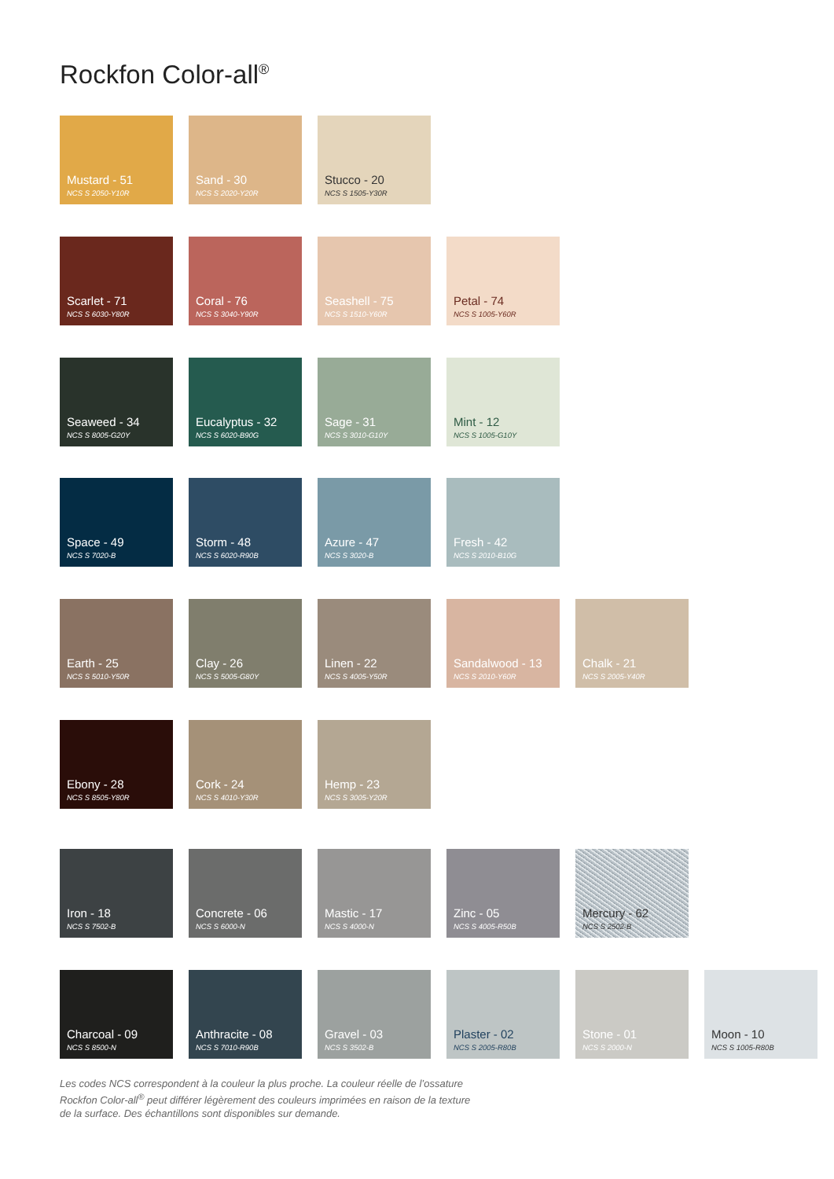Rockfon Color-all<sup>®</sup>
Mustard - 51
NCS S 2050-Y10R
Sand - 30
NCS S 2020-Y20R
Stucco - 20
NCS S 1505-Y30R
Scarlet - 71
NCS S 6030-Y80R
Coral - 76
NCS S 3040-Y90R
Seashell - 75
NCS S 1510-Y60R
Petal - 74
NCS S 1005-Y60R
Seaweed - 34
NCS S 8005-G20Y
Eucalyptus - 32
NCS S 6020-B90G
Sage - 31
NCS S 3010-G10Y
Mint - 12
NCS S 1005-G10Y
Space - 49
NCS S 7020-B
Storm - 48
NCS S 6020-R90B
Azure - 47
NCS S 3020-B
Fresh - 42
NCS S 2010-B10G
Earth - 25
NCS S 5010-Y50R
Clay - 26
NCS S 5005-G80Y
Linen - 22
NCS S 4005-Y50R
Sandalwood - 13
NCS S 2010-Y60R
Chalk - 21
NCS S 2005-Y40R
Ebony - 28
NCS S 8505-Y80R
Cork - 24
NCS S 4010-Y30R
Hemp - 23
NCS S 3005-Y20R
Iron - 18
NCS S 7502-B
Concrete - 06
NCS S 6000-N
Mastic - 17
NCS S 4000-N
Zinc - 05
NCS S 4005-R50B
Mercury - 62
NCS S 2502-B
Charcoal - 09
NCS S 8500-N
Anthracite - 08
NCS S 7010-R90B
Gravel - 03
NCS S 3502-B
Plaster - 02
NCS S 2005-R80B
Stone - 01
NCS S 2000-N
Moon - 10
NCS S 1005-R80B
Les codes NCS correspondent à la couleur la plus proche. La couleur réelle de l’ossature Rockfon Color-all<sup>®</sup> peut différer légèrement des couleurs imprimées en raison de la texture de la surface. Des échantillons sont disponibles sur demande.